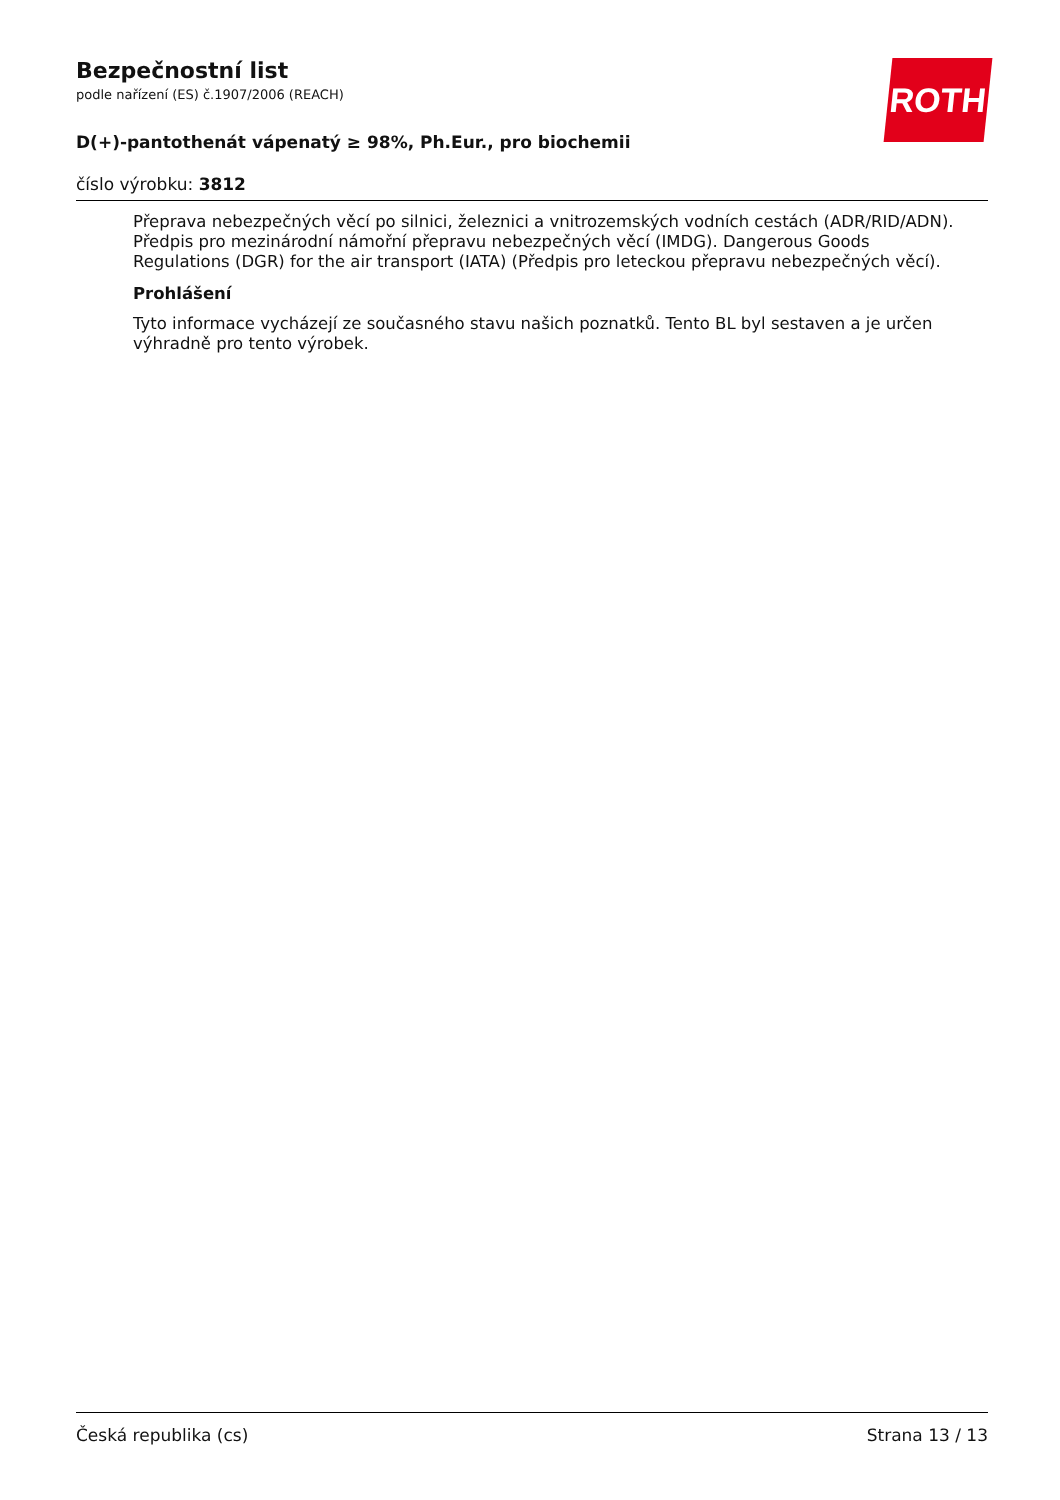ROTH
Bezpečnostní list
podle nařízení (ES) č.1907/2006 (REACH)
D(+)-pantothenát vápenatý ≥ 98%, Ph.Eur., pro biochemii
číslo výrobku: 3812
Přeprava nebezpečných věcí po silnici, železnici a vnitrozemských vodních cestách (ADR/RID/ADN). Předpis pro mezinárodní námořní přepravu nebezpečných věcí (IMDG). Dangerous Goods Regulations (DGR) for the air transport (IATA) (Předpis pro leteckou přepravu nebezpečných věcí).
Prohlášení
Tyto informace vycházejí ze současného stavu našich poznatků. Tento BL byl sestaven a je určen výhradně pro tento výrobek.
Česká republika (cs) Strana 13 / 13